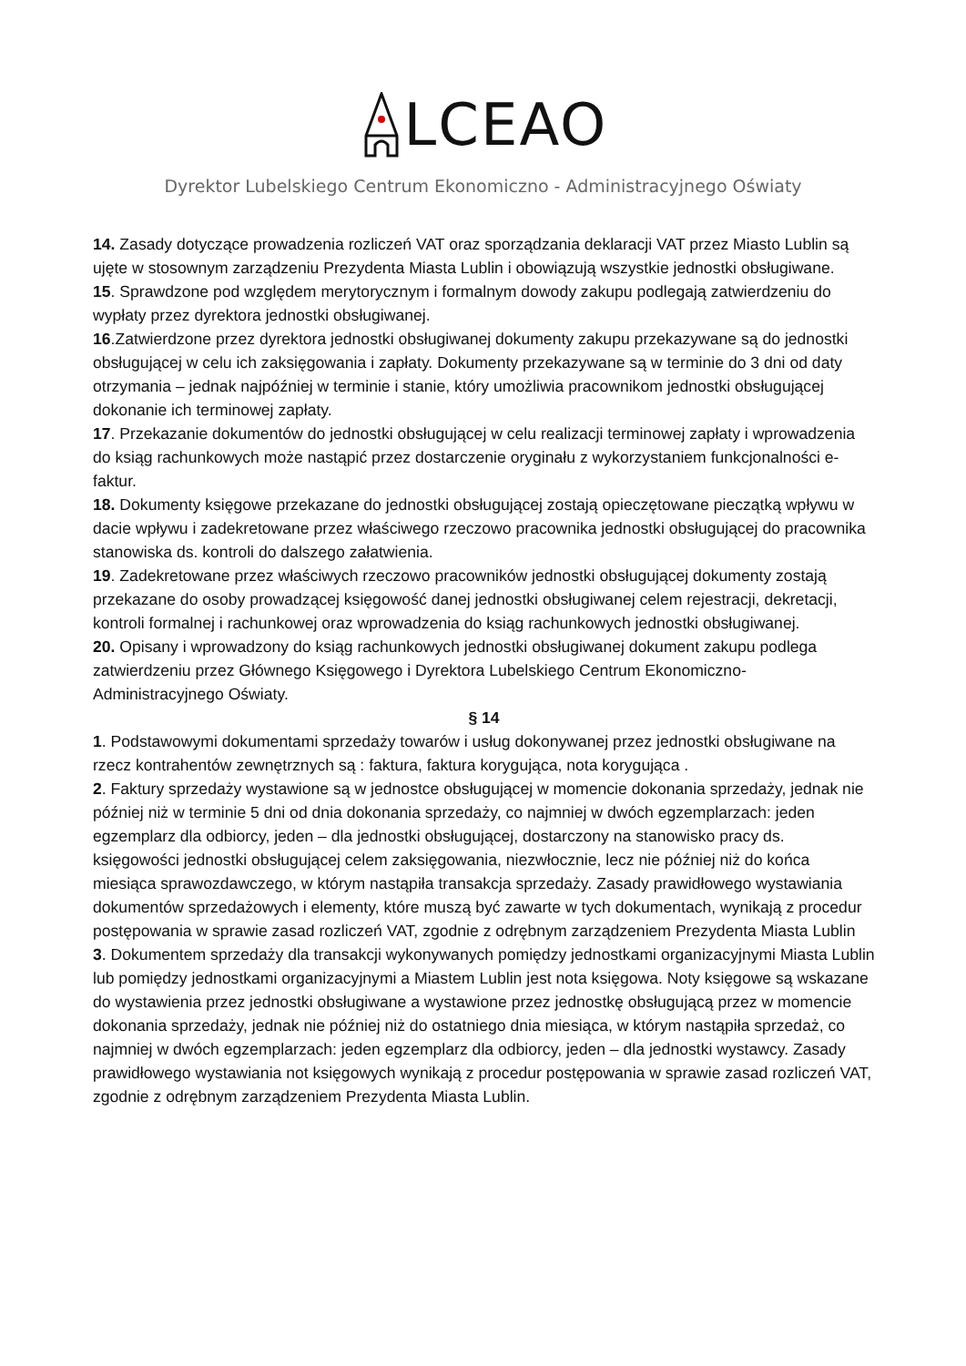LCEAO
Dyrektor Lubelskiego Centrum Ekonomiczno - Administracyjnego Oświaty
14. Zasady dotyczące prowadzenia rozliczeń VAT oraz sporządzania deklaracji VAT przez Miasto Lublin są ujęte w stosownym zarządzeniu Prezydenta Miasta Lublin i obowiązują wszystkie jednostki obsługiwane.
15. Sprawdzone pod względem merytorycznym i formalnym dowody zakupu podlegają zatwierdzeniu do wypłaty przez dyrektora jednostki obsługiwanej.
16.Zatwierdzone przez dyrektora jednostki obsługiwanej dokumenty zakupu przekazywane są do jednostki obsługującej w celu ich zaksięgowania i zapłaty. Dokumenty przekazywane są w terminie do 3 dni od daty otrzymania – jednak najpóźniej w terminie i stanie, który umożliwia pracownikom jednostki obsługującej dokonanie ich terminowej zapłaty.
17. Przekazanie dokumentów do jednostki obsługującej w celu realizacji terminowej zapłaty i wprowadzenia do ksiąg rachunkowych może nastąpić przez dostarczenie oryginału z wykorzystaniem funkcjonalności e-faktur.
18. Dokumenty księgowe przekazane do jednostki obsługującej zostają opieczętowane pieczątką wpływu w dacie wpływu i zadekretowane przez właściwego rzeczowo pracownika jednostki obsługującej do pracownika stanowiska ds. kontroli do dalszego załatwienia.
19. Zadekretowane przez właściwych rzeczowo pracowników jednostki obsługującej dokumenty zostają przekazane do osoby prowadzącej księgowość danej jednostki obsługiwanej celem rejestracji, dekretacji, kontroli formalnej i rachunkowej oraz wprowadzenia do ksiąg rachunkowych jednostki obsługiwanej.
20. Opisany i wprowadzony do ksiąg rachunkowych jednostki obsługiwanej dokument zakupu podlega zatwierdzeniu przez Głównego Księgowego i Dyrektora Lubelskiego Centrum Ekonomiczno-Administracyjnego Oświaty.
§ 14
1. Podstawowymi dokumentami sprzedaży towarów i usług dokonywanej przez jednostki obsługiwane na rzecz kontrahentów zewnętrznych są : faktura, faktura korygująca, nota korygująca .
2. Faktury sprzedaży wystawione są w jednostce obsługującej w momencie dokonania sprzedaży, jednak nie później niż w terminie 5 dni od dnia dokonania sprzedaży, co najmniej w dwóch egzemplarzach: jeden egzemplarz dla odbiorcy, jeden – dla jednostki obsługującej, dostarczony na stanowisko pracy ds. księgowości jednostki obsługującej celem zaksięgowania, niezwłocznie, lecz nie później niż do końca miesiąca sprawozdawczego, w którym nastąpiła transakcja sprzedaży. Zasady prawidłowego wystawiania dokumentów sprzedażowych i elementy, które muszą być zawarte w tych dokumentach, wynikają z procedur postępowania w sprawie zasad rozliczeń VAT, zgodnie z odrębnym zarządzeniem Prezydenta Miasta Lublin
3. Dokumentem sprzedaży dla transakcji wykonywanych pomiędzy jednostkami organizacyjnymi Miasta Lublin lub pomiędzy jednostkami organizacyjnymi a Miastem Lublin jest nota księgowa. Noty księgowe są wskazane do wystawienia przez jednostki obsługiwane a wystawione przez jednostkę obsługującą przez w momencie dokonania sprzedaży, jednak nie później niż do ostatniego dnia miesiąca, w którym nastąpiła sprzedaż, co najmniej w dwóch egzemplarzach: jeden egzemplarz dla odbiorcy, jeden – dla jednostki wystawcy. Zasady prawidłowego wystawiania not księgowych wynikają z procedur postępowania w sprawie zasad rozliczeń VAT, zgodnie z odrębnym zarządzeniem Prezydenta Miasta Lublin.